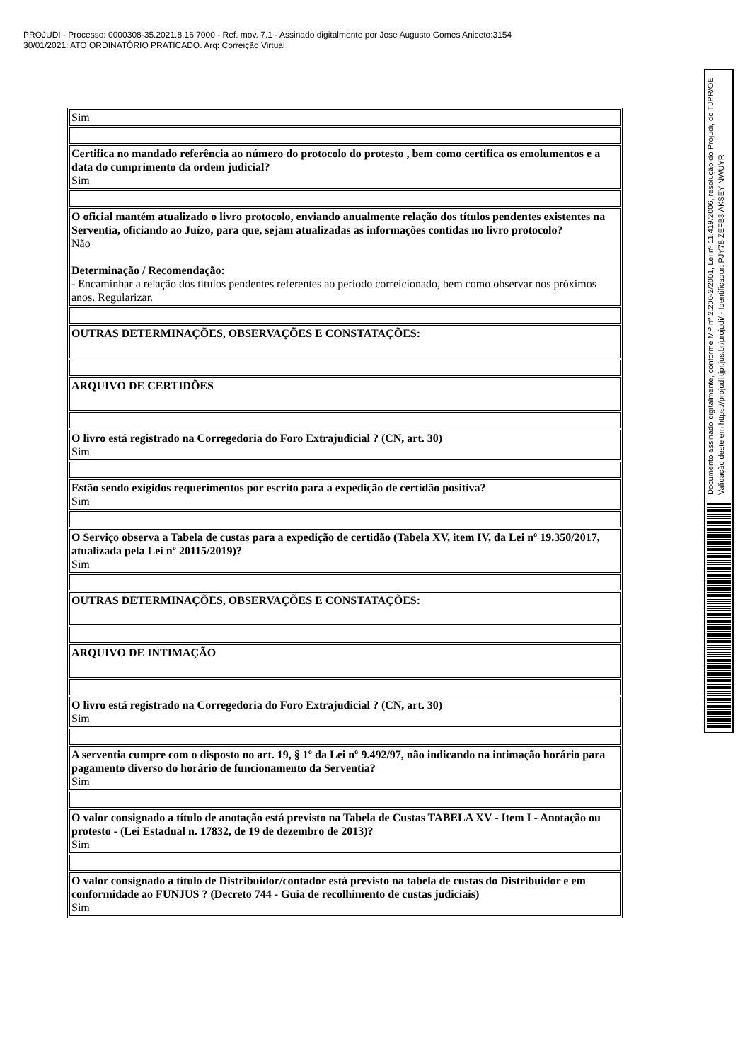PROJUDI - Processo: 0000308-35.2021.8.16.7000 - Ref. mov. 7.1 - Assinado digitalmente por Jose Augusto Gomes Aniceto:3154
30/01/2021: ATO ORDINATÓRIO PRATICADO. Arq: Correição Virtual
| Sim |
| Certifica no mandado referência ao número do protocolo do protesto , bem como certifica os emolumentos e a data do cumprimento da ordem judicial? Sim |
| O oficial mantém atualizado o livro protocolo, enviando anualmente relação dos títulos pendentes existentes na Serventia, oficiando ao Juízo, para que, sejam atualizadas as informações contidas no livro protocolo? Não Determinação / Recomendação: - Encaminhar a relação dos títulos pendentes referentes ao período correicionado, bem como observar nos próximos anos. Regularizar. |
| OUTRAS DETERMINAÇÕES, OBSERVAÇÕES E CONSTATAÇÕES: |
| ARQUIVO DE CERTIDÕES |
| O livro está registrado na Corregedoria do Foro Extrajudicial ? (CN, art. 30) Sim |
| Estão sendo exigidos requerimentos por escrito para a expedição de certidão positiva? Sim |
| O Serviço observa a Tabela de custas para a expedição de certidão (Tabela XV, item IV, da Lei nº 19.350/2017, atualizada pela Lei nº 20115/2019)? Sim |
| OUTRAS DETERMINAÇÕES, OBSERVAÇÕES E CONSTATAÇÕES: |
| ARQUIVO DE INTIMAÇÃO |
| O livro está registrado na Corregedoria do Foro Extrajudicial ? (CN, art. 30) Sim |
| A serventia cumpre com o disposto no art. 19, § 1º da Lei nº 9.492/97, não indicando na intimação horário para pagamento diverso do horário de funcionamento da Serventia? Sim |
| O valor consignado a título de anotação está previsto na Tabela de Custas TABELA XV - Item I - Anotação ou protesto - (Lei Estadual n. 17832, de 19 de dezembro de 2013)? Sim |
| O valor consignado a título de Distribuidor/contador está previsto na tabela de custas do Distribuidor e em conformidade ao FUNJUS ? (Decreto 744 - Guia de recolhimento de custas judiciais) Sim |
Documento assinado digitalmente, conforme MP nº 2.200-2/2001, Lei nº 11.419/2006, resolução do Projudi, do TJPR/OE
Validação deste em https://projudi.tjpr.jus.br/projudi/ - Identificador: PJY78 ZEFB3 AKSEY NWUYR